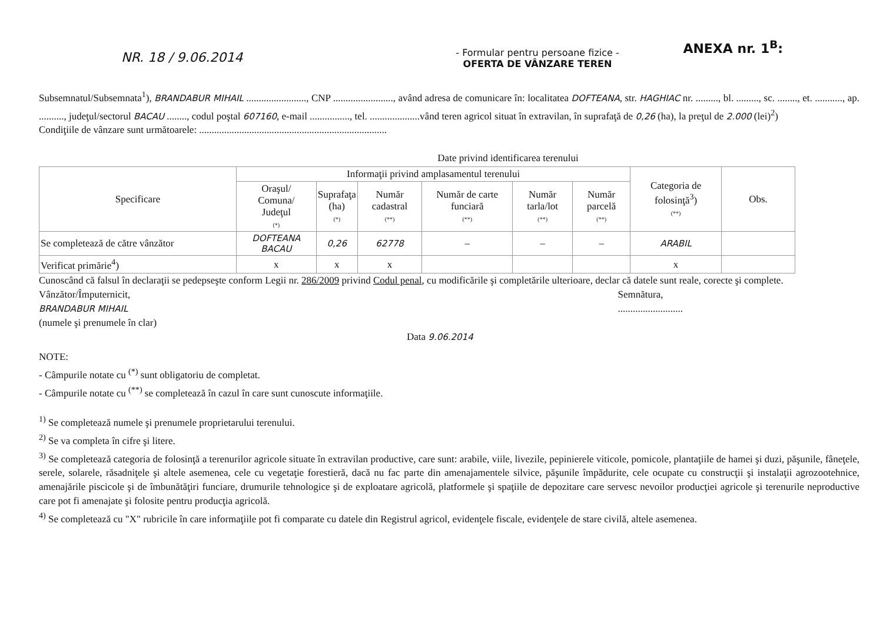NR. 18 / 9.06.2014
ANEXA nr. 1<sup>B</sup>:
- Formular pentru persoane fizice -
OFERTA DE VÂNZARE TEREN
Subsemnatul/Subsemnata<sup>1</sup>), BRANDABUR MIHAIL ........................, CNP ........................, având adresa de comunicare în: localitatea DOFTEANA, str. HAGHIAC nr. ........., bl. ........., sc. ........, et. ..........., ap. .........., judeţul/sectorul BACAU ........, codul poştal 607160, e-mail ................, tel. ....................vând teren agricol situat în extravilan, în suprafaţă de 0,26 (ha), la preţul de 2.000 (lei)<sup>2</sup>)
Condiţiile de vânzare sunt următoarele: ...........................................................................
Date privind identificarea terenului
| Specificare | Informaţii privind amplasamentul terenului | | | | | | Categoria de folosinţă<sup>3</sup>) (**) | Obs. |
| --- | --- | --- | --- | --- | --- | --- | --- | --- |
| | Oraşul/ Comuna/ Judeţul (*) | Suprafaţa (ha) (*) | Număr cadastral (**) | Număr de carte funciară (**) | Număr tarla/lot (**) | Număr parcelă (**) | | |
| Se completează de către vânzător | DOFTEANA BACAU | 0,26 | 62778 | – | – | – | ARABIL | |
| Verificat primărie<sup>4</sup>) | x | x | x | | | | x | |
Cunoscând că falsul în declaraţii se pedepseşte conform Legii nr. 286/2009 privind Codul penal, cu modificările şi completările ulterioare, declar că datele sunt reale, corecte şi complete.
Vânzător/Împuternicit,
BRANDABUR MIHAIL
(numele şi prenumele în clar)
Semnătura,
..........................
Data 9.06.2014
NOTE:
- Câmpurile notate cu <sup>(*)</sup> sunt obligatoriu de completat.
- Câmpurile notate cu <sup>(**)</sup> se completează în cazul în care sunt cunoscute informaţiile.
<sup>1)</sup> Se completează numele şi prenumele proprietarului terenului.
<sup>2)</sup> Se va completa în cifre şi litere.
<sup>3)</sup> Se completează categoria de folosinţă a terenurilor agricole situate în extravilan productive, care sunt: arabile, viile, livezile, pepinierele viticole, pomicole, plantaţiile de hamei şi duzi, păşunile, fâneţele, serele, solarele, răsadniţele şi altele asemenea, cele cu vegetaţie forestieră, dacă nu fac parte din amenajamentele silvice, păşunile împădurite, cele ocupate cu construcţii şi instalaţii agrozootehnice, amenajările piscicole şi de îmbunătăţiri funciare, drumurile tehnologice şi de exploatare agricolă, platformele şi spaţiile de depozitare care servesc nevoilor producţiei agricole şi terenurile neproductive care pot fi amenajate şi folosite pentru producţia agricolă.
<sup>4)</sup> Se completează cu "X" rubricile în care informaţiile pot fi comparate cu datele din Registrul agricol, evidenţele fiscale, evidenţele de stare civilă, altele asemenea.